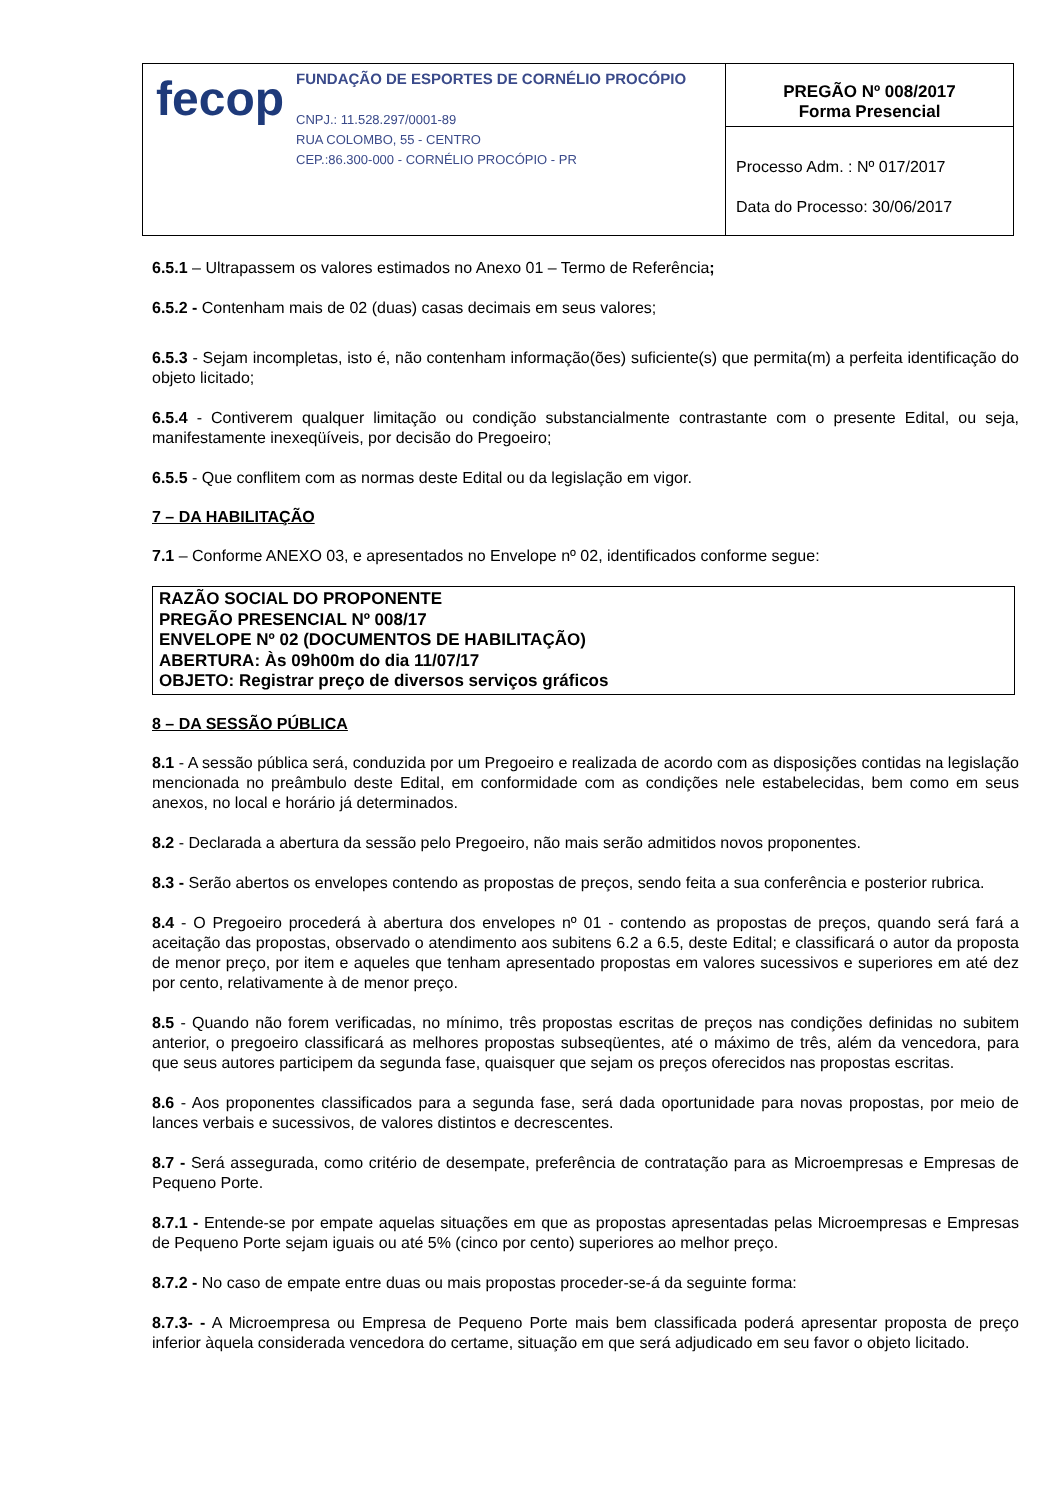| fecop FUNDAÇÃO DE ESPORTES DE CORNÉLIO PROCÓPIO CNPJ.: 11.528.297/0001-89 RUA COLOMBO, 55 - CENTRO CEP.:86.300-000 - CORNÉLIO PROCÓPIO - PR | PREGÃO Nº 008/2017 Forma Presencial |
| | Processo Adm. : Nº 017/2017 Data do Processo: 30/06/2017 |
6.5.1 – Ultrapassem os valores estimados no Anexo 01 – Termo de Referência;
6.5.2 - Contenham mais de 02 (duas) casas decimais em seus valores;
6.5.3 - Sejam incompletas, isto é, não contenham informação(ões) suficiente(s) que permita(m) a perfeita identificação do objeto licitado;
6.5.4 - Contiverem qualquer limitação ou condição substancialmente contrastante com o presente Edital, ou seja, manifestamente inexeqüíveis, por decisão do Pregoeiro;
6.5.5 - Que conflitem com as normas deste Edital ou da legislação em vigor.
7 – DA HABILITAÇÃO
7.1 – Conforme ANEXO 03, e apresentados no Envelope nº 02, identificados conforme segue:
RAZÃO SOCIAL DO PROPONENTE
PREGÃO PRESENCIAL Nº 008/17
ENVELOPE Nº 02 (DOCUMENTOS DE HABILITAÇÃO)
ABERTURA: Às 09h00m do dia 11/07/17
OBJETO: Registrar preço de diversos serviços gráficos
8 – DA SESSÃO PÚBLICA
8.1 - A sessão pública será, conduzida por um Pregoeiro e realizada de acordo com as disposições contidas na legislação mencionada no preâmbulo deste Edital, em conformidade com as condições nele estabelecidas, bem como em seus anexos, no local e horário já determinados.
8.2 - Declarada a abertura da sessão pelo Pregoeiro, não mais serão admitidos novos proponentes.
8.3 - Serão abertos os envelopes contendo as propostas de preços, sendo feita a sua conferência e posterior rubrica.
8.4 - O Pregoeiro procederá à abertura dos envelopes nº 01 - contendo as propostas de preços, quando será fará a aceitação das propostas, observado o atendimento aos subitens 6.2 a 6.5, deste Edital; e classificará o autor da proposta de menor preço, por item e aqueles que tenham apresentado propostas em valores sucessivos e superiores em até dez por cento, relativamente à de menor preço.
8.5 - Quando não forem verificadas, no mínimo, três propostas escritas de preços nas condições definidas no subitem anterior, o pregoeiro classificará as melhores propostas subseqüentes, até o máximo de três, além da vencedora, para que seus autores participem da segunda fase, quaisquer que sejam os preços oferecidos nas propostas escritas.
8.6 - Aos proponentes classificados para a segunda fase, será dada oportunidade para novas propostas, por meio de lances verbais e sucessivos, de valores distintos e decrescentes.
8.7 - Será assegurada, como critério de desempate, preferência de contratação para as Microempresas e Empresas de Pequeno Porte.
8.7.1 - Entende-se por empate aquelas situações em que as propostas apresentadas pelas Microempresas e Empresas de Pequeno Porte sejam iguais ou até 5% (cinco por cento) superiores ao melhor preço.
8.7.2 - No caso de empate entre duas ou mais propostas proceder-se-á da seguinte forma:
8.7.3- - A Microempresa ou Empresa de Pequeno Porte mais bem classificada poderá apresentar proposta de preço inferior àquela considerada vencedora do certame, situação em que será adjudicado em seu favor o objeto licitado.